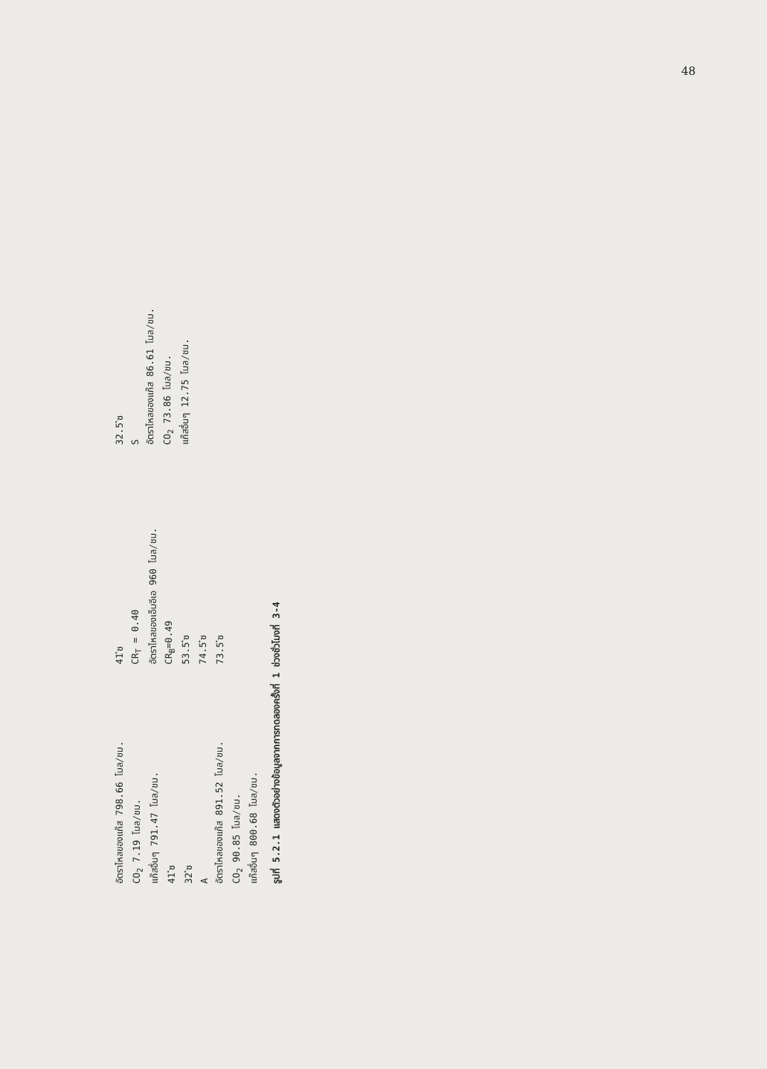48
อัตราไหลของแก๊ส 798.66 โมล/ชม.
CO<sub>2</sub> 7.19 โมล/ชม.
แก๊สอื่นๆ 791.47 โมล/ชม.
41 ํซ
32 ํซ
A
อัตราไหลของแก๊ส 891.52 โมล/ชม.
CO<sub>2</sub> 90.85 โมล/ชม.
แก๊สอื่นๆ 800.68 โมล/ชม.
41 ํซ
CR<sub>T</sub> = 0.40
อัตราไหลของเอ็มอีเอ 960 โมล/ชม.
CR<sub>B</sub>=0.49
53.5 ํซ
74.5 ํซ
73.5 ํซ
32.5 ํซ
S
อัตราไหลของแก๊ส 86.61 โมล/ชม.
CO<sub>2</sub> 73.86 โมล/ชม.
แก๊สอื่นๆ 12.75 โมล/ชม.
รูปที่ 5.2.1 แสดงตัวอย่างข้อมูลจากการทดลองครั้งที่ 1 ช่วงชั่วโมงที่ 3-4